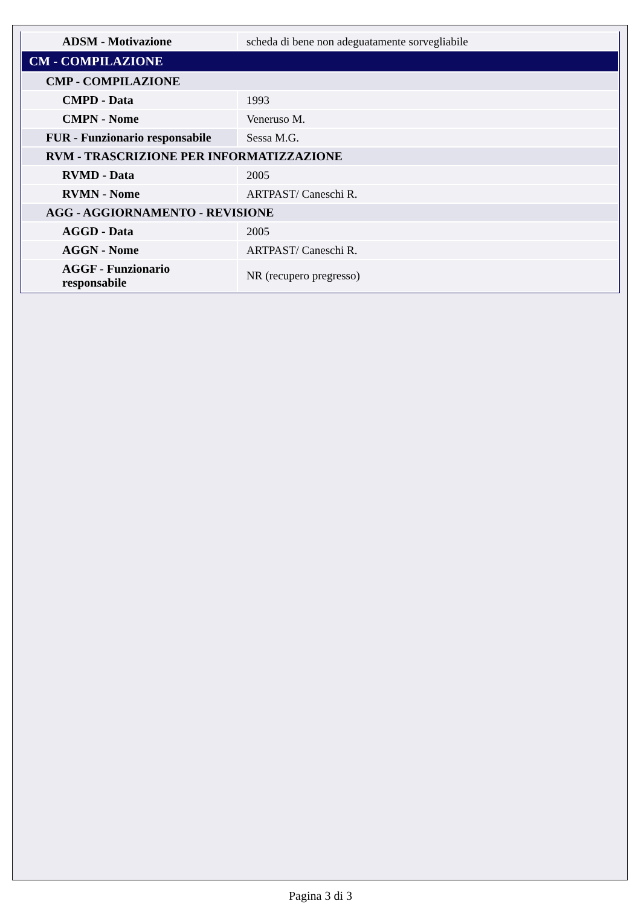| ADSM - Motivazione | scheda di bene non adeguatamente sorvegliabile |
| CM - COMPILAZIONE | |
| CMP - COMPILAZIONE | |
| CMPD - Data | 1993 |
| CMPN - Nome | Veneruso M. |
| FUR - Funzionario responsabile | Sessa M.G. |
| RVM - TRASCRIZIONE PER INFORMATIZZAZIONE | |
| RVMD - Data | 2005 |
| RVMN - Nome | ARTPAST/ Caneschi R. |
| AGG - AGGIORNAMENTO - REVISIONE | |
| AGGD - Data | 2005 |
| AGGN - Nome | ARTPAST/ Caneschi R. |
| AGGF - Funzionario responsabile | NR (recupero pregresso) |
Pagina 3 di 3